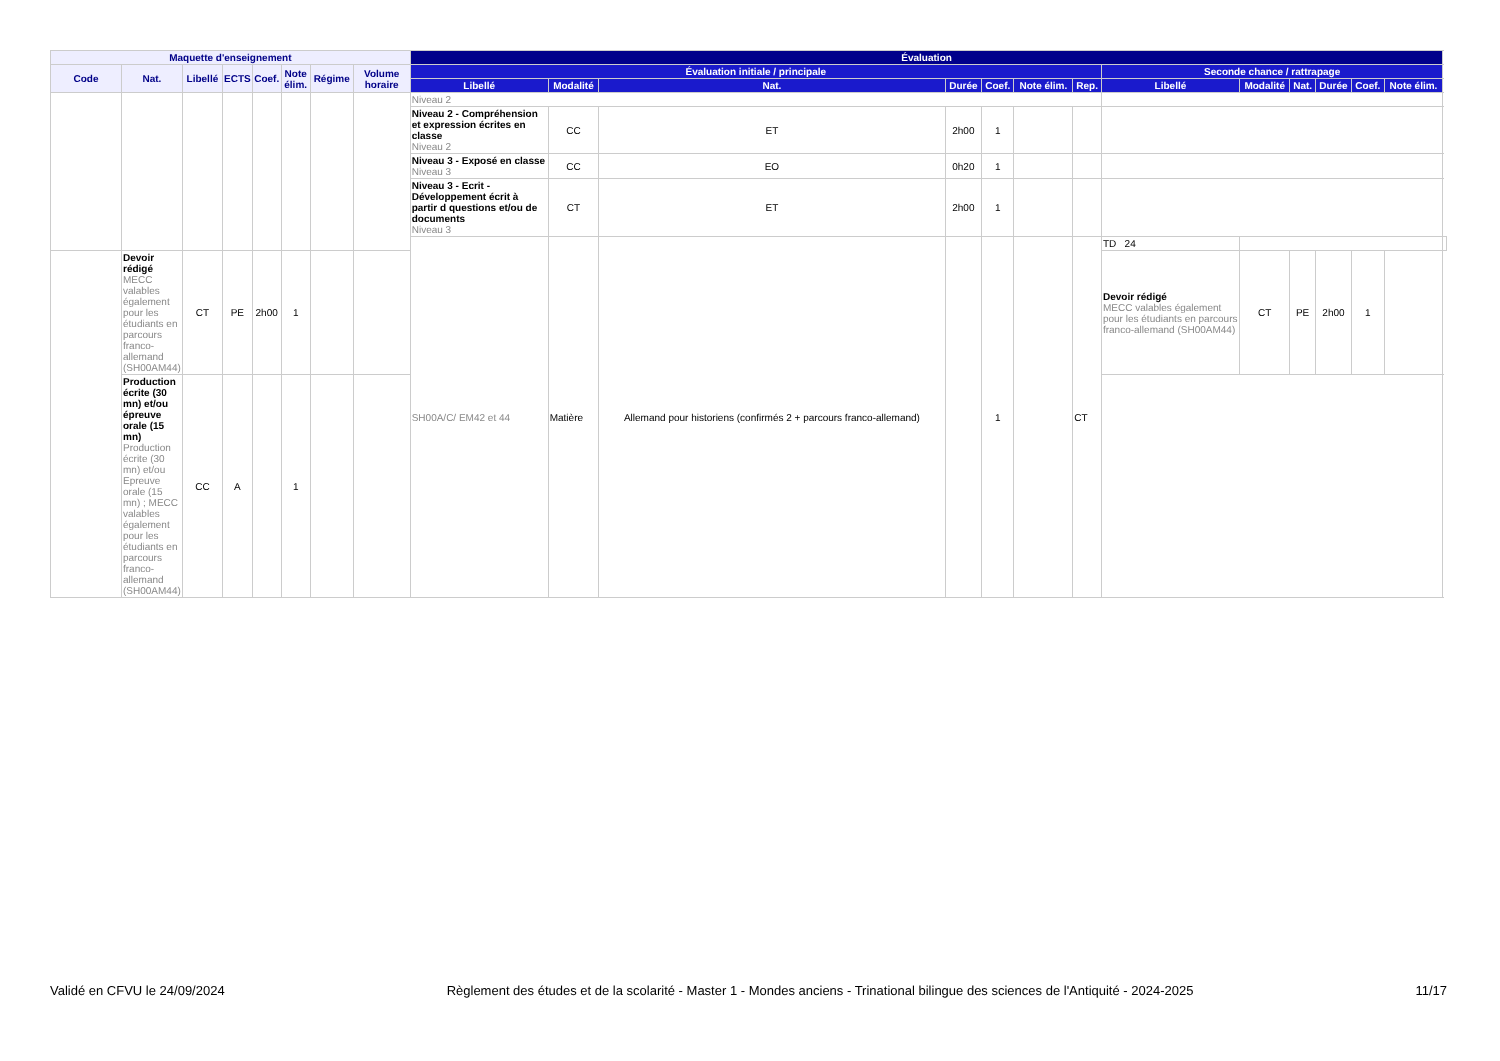| Maquette d'enseignement | | | | | | | | Évaluation | | | | | | | | | | | | | |
| --- | --- | --- | --- | --- | --- | --- | --- | --- | --- | --- | --- | --- | --- | --- | --- | --- | --- | --- | --- | --- | --- |
| Code | Nat. | Libellé | ECTS | Coef. | Note élim. | Régime | Volume horaire | Évaluation initiale / principale | | | | | | | Seconde chance / rattrapage | | | | | | |
| | | | | | | | | Libellé | Modalité | Nat. | Durée | Coef. | Note élim. | Rep. | Libellé | Modalité | Nat. | Durée | Coef. | Note élim. | |
| | | | | | | | | Niveau 2 | | | | | | | | | | | | | |
| | | | | | | | | Niveau 2 - Compréhension et expression écrites en classe Niveau 2 | CC | ET | 2h00 | 1 | | | | | | | | | |
| | | | | | | | | Niveau 3 - Exposé en classe Niveau 3 | CC | EO | 0h20 | 1 | | | | | | | | | |
| | | | | | | | | Niveau 3 - Ecrit - Développement écrit à partir d questions et/ou de documents Niveau 3 | CT | ET | 2h00 | 1 | | | | | | | | | |
| | | | | | | | | SH00A/C/ EM42 et 44 | Matière | Allemand pour historiens (confirmés 2 + parcours franco-allemand) | | 1 | | CT | TD 24 | | | | | | |
| | Devoir rédigé MECC valables également pour les étudiants en parcours franco-allemand (SH00AM44) | CT | PE | 2h00 | 1 | | | | | | | | | | Devoir rédigé MECC valables également pour les étudiants en parcours franco-allemand (SH00AM44) | CT | PE | 2h00 | 1 | | |
| | Production écrite (30 mn) et/ou épreuve orale (15 mn) Production écrite (30 mn) et/ou Epreuve orale (15 mn) ; MECC valables également pour les étudiants en parcours franco-allemand (SH00AM44) | CC | A | | 1 | | | | | | | | | | | | | | | | |
Validé en CFVU le 24/09/2024 Règlement des études et de la scolarité - Master 1 - Mondes anciens - Trinational bilingue des sciences de l'Antiquité - 2024-2025 11/17